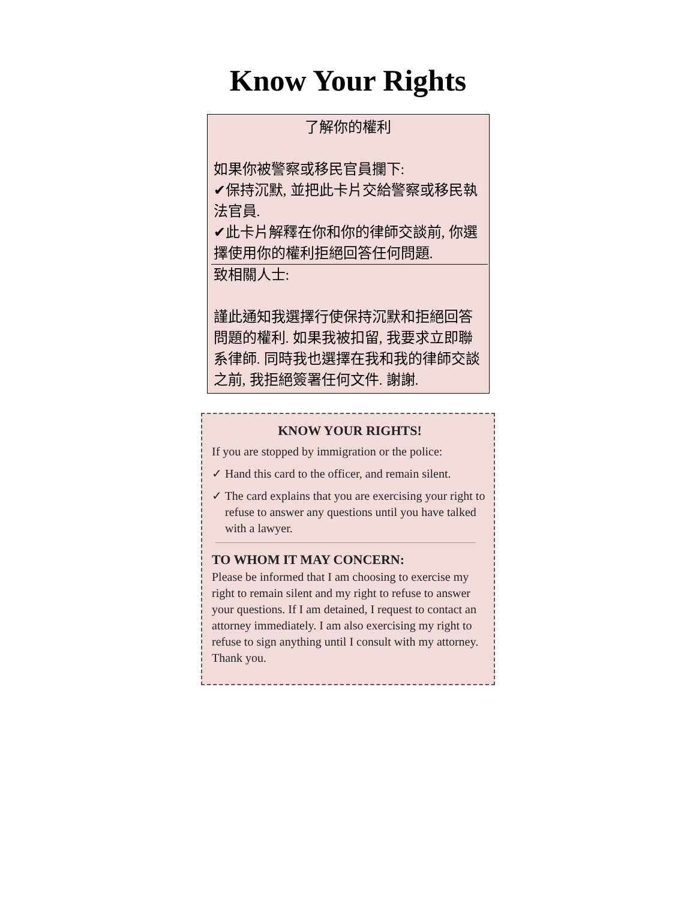Know Your Rights
了解你的權利
如果你被警察或移民官員攔下:
✔保持沉默, 並把此卡片交給警察或移民執法官員.
✔此卡片解釋在你和你的律師交談前, 你選擇使用你的權利拒絕回答任何問題.
致相關人士:
謹此通知我選擇行使保持沉默和拒絕回答問題的權利. 如果我被扣留, 我要求立即聯系律師. 同時我也選擇在我和我的律師交談之前, 我拒絕簽署任何文件. 謝謝.
KNOW YOUR RIGHTS!
If you are stopped by immigration or the police:
✓ Hand this card to the officer, and remain silent.
✓ The card explains that you are exercising your right to refuse to answer any questions until you have talked with a lawyer.
TO WHOM IT MAY CONCERN:
Please be informed that I am choosing to exercise my right to remain silent and my right to refuse to answer your questions. If I am detained, I request to contact an attorney immediately. I am also exercising my right to refuse to sign anything until I consult with my attorney. Thank you.